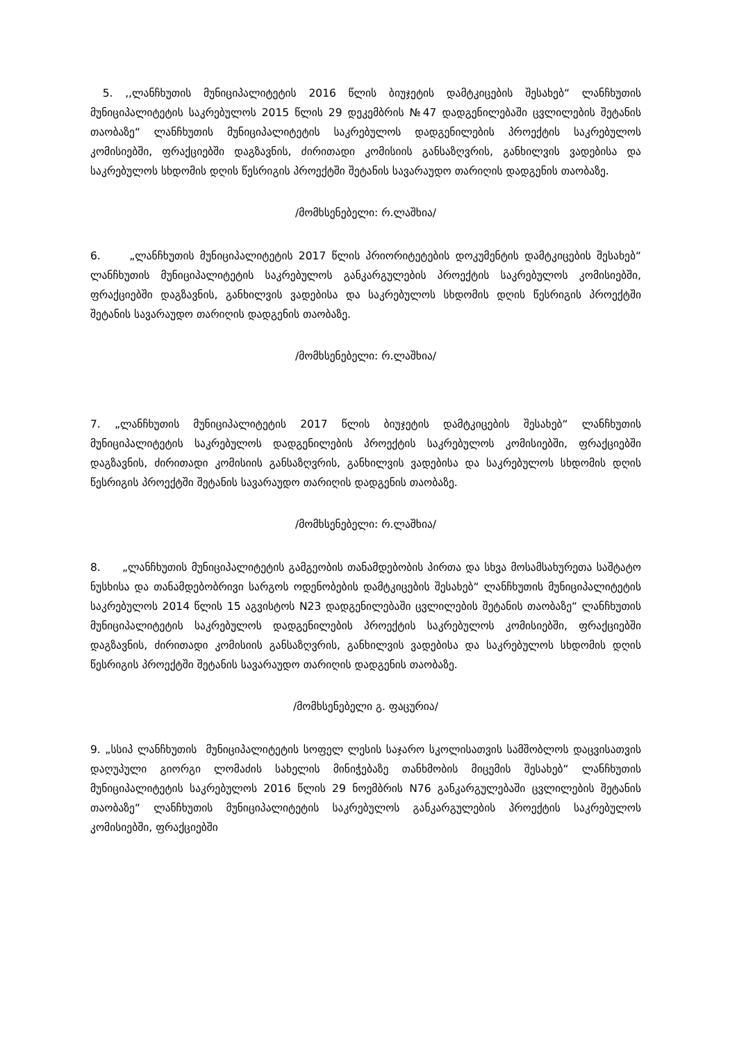5. ,,ლანჩხუთის მუნიციპალიტეტის 2016 წლის ბიუჯეტის დამტკიცების შესახებ“ ლანჩხუთის მუნიციპალიტეტის საკრებულოს 2015 წლის 29 დეკემბრის №47 დადგენილებაში ცვლილების შეტანის თაობაზე“ ლანჩხუთის მუნიციპალიტეტის საკრებულოს დადგენილების პროექტის საკრებულოს კომისიებში, ფრაქციებში დაგზავნის, ძირითადი კომისიის განსაზღვრის, განხილვის ვადებისა და საკრებულოს სხდომის დღის წესრიგის პროექტში შეტანის სავარაუდო თარიღის დადგენის თაობაზე.
/მომხსენებელი: რ.ლაშხია/
6. „ლანჩხუთის მუნიციპალიტეტის 2017 წლის პრიორიტეტების დოკუმენტის დამტკიცების შესახებ“ ლანჩხუთის მუნიციპალიტეტის საკრებულოს განკარგულების პროექტის საკრებულოს კომისიებში, ფრაქციებში დაგზავნის, განხილვის ვადებისა და საკრებულოს სხდომის დღის წესრიგის პროექტში შეტანის სავარაუდო თარიღის დადგენის თაობაზე.
/მომხსენებელი: რ.ლაშხია/
7. „ლანჩხუთის მუნიციპალიტეტის 2017 წლის ბიუჯეტის დამტკიცების შესახებ“ ლანჩხუთის მუნიციპალიტეტის საკრებულოს დადგენილების პროექტის საკრებულოს კომისიებში, ფრაქციებში დაგზავნის, ძირითადი კომისიის განსაზღვრის, განხილვის ვადებისა და საკრებულოს სხდომის დღის წესრიგის პროექტში შეტანის სავარაუდო თარიღის დადგენის თაობაზე.
/მომხსენებელი: რ.ლაშხია/
8. „ლანჩხუთის მუნიციპალიტეტის გამგეობის თანამდებობის პირთა და სხვა მოსამსახურეთა საშტატო ნუსხისა და თანამდებობრივი სარგოს ოდენობების დამტკიცების შესახებ“ ლანჩხუთის მუნიციპალიტეტის საკრებულოს 2014 წლის 15 აგვისტოს N23 დადგენილებაში ცვლილების შეტანის თაობაზე“ ლანჩხუთის მუნიციპალიტეტის საკრებულოს დადგენილების პროექტის საკრებულოს კომისიებში, ფრაქციებში დაგზავნის, ძირითადი კომისიის განსაზღვრის, განხილვის ვადებისა და საკრებულოს სხდომის დღის წესრიგის პროექტში შეტანის სავარაუდო თარიღის დადგენის თაობაზე.
/მომხსენებელი გ. ფაცურია/
9. „სსიპ ლანჩხუთის მუნიციპალიტეტის სოფელ ლესის საჯარო სკოლისათვის სამშობლოს დაცვისათვის დაღუპული გიორგი ლომაძის სახელის მინიჭებაზე თანხმობის მიცემის შესახებ“ ლანჩხუთის მუნიციპალიტეტის საკრებულოს 2016 წლის 29 ნოემბრის N76 განკარგულებაში ცვლილების შეტანის თაობაზე“ ლანჩხუთის მუნიციპალიტეტის საკრებულოს განკარგულების პროექტის საკრებულოს კომისიებში, ფრაქციებში